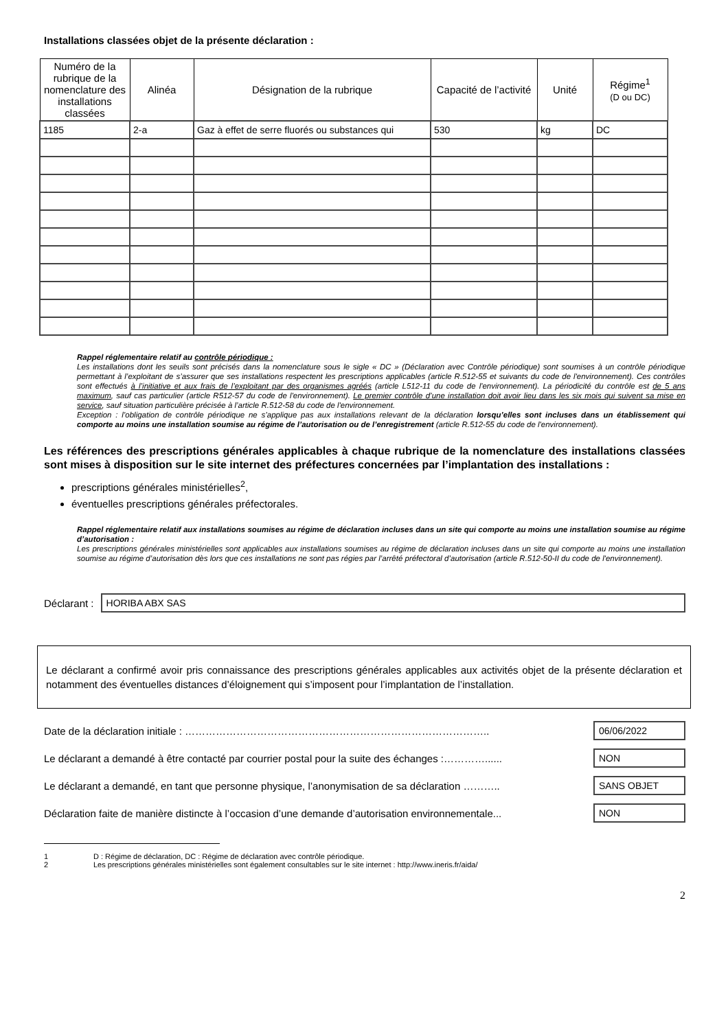Installations classées objet de la présente déclaration :
| Numéro de la rubrique de la nomenclature des installations classées | Alinéa | Désignation de la rubrique | Capacité de l’activité | Unité | Régime<sup>1</sup> (D ou DC) |
| --- | --- | --- | --- | --- | --- |
| 1185 | 2-a | Gaz à effet de serre fluorés ou substances qui | 530 | kg | DC |
Rappel réglementaire relatif au contrôle périodique :
Les installations dont les seuils sont précisés dans la nomenclature sous le sigle « DC » (Déclaration avec Contrôle périodique) sont soumises à un contrôle périodique permettant à l’exploitant de s’assurer que ses installations respectent les prescriptions applicables (article R.512-55 et suivants du code de l'environnement). Ces contrôles sont effectués à l’initiative et aux frais de l’exploitant par des organismes agréés (article L512-11 du code de l'environnement). La périodicité du contrôle est de 5 ans maximum, sauf cas particulier (article R512-57 du code de l'environnement). Le premier contrôle d’une installation doit avoir lieu dans les six mois qui suivent sa mise en service, sauf situation particulière précisée à l’article R.512-58 du code de l'environnement.
Exception : l’obligation de contrôle périodique ne s’applique pas aux installations relevant de la déclaration lorsqu’elles sont incluses dans un établissement qui comporte au moins une installation soumise au régime de l’autorisation ou de l’enregistrement (article R.512-55 du code de l'environnement).
Les références des prescriptions générales applicables à chaque rubrique de la nomenclature des installations classées sont mises à disposition sur le site internet des préfectures concernées par l’implantation des installations :
prescriptions générales ministérielles<sup>2</sup>,
éventuelles prescriptions générales préfectorales.
Rappel réglementaire relatif aux installations soumises au régime de déclaration incluses dans un site qui comporte au moins une installation soumise au régime d’autorisation :
Les prescriptions générales ministérielles sont applicables aux installations soumises au régime de déclaration incluses dans un site qui comporte au moins une installation soumise au régime d’autorisation dès lors que ces installations ne sont pas régies par l’arrêté préfectoral d’autorisation (article R.512-50-II du code de l'environnement).
Déclarant :
HORIBA ABX SAS
Le déclarant a confirmé avoir pris connaissance des prescriptions générales applicables aux activités objet de la présente déclaration et notamment des éventuelles distances d’éloignement qui s’imposent pour l’implantation de l’installation.
Date de la déclaration initiale : ……………………………………………………………………………..
06/06/2022
Le déclarant a demandé à être contacté par courrier postal pour la suite des échanges :…………......
NON
Le déclarant a demandé, en tant que personne physique, l’anonymisation de sa déclaration ………..
SANS OBJET
Déclaration faite de manière distincte à l’occasion d’une demande d’autorisation environnementale...
NON
1 D : Régime de déclaration, DC : Régime de déclaration avec contrôle périodique.
2 Les prescriptions générales ministérielles sont également consultables sur le site internet : http://www.ineris.fr/aida/
2